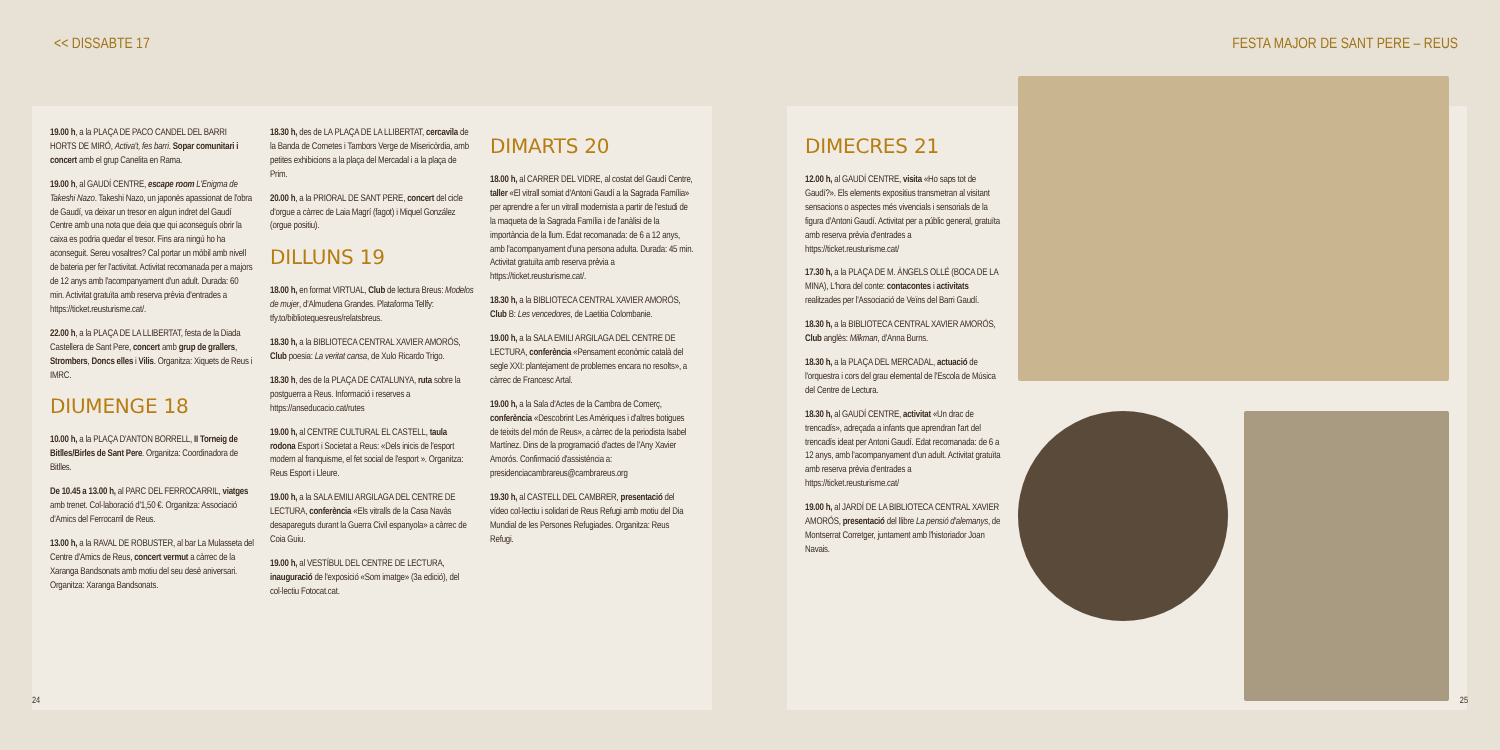<< DISSABTE 17 FESTA MAJOR DE SANT PERE – REUS
19.00 h, a la PLAÇA DE PACO CANDEL DEL BARRI HORTS DE MIRÓ, Activa't, fes barri. Sopar comunitari i concert amb el grup Canelita en Rama.
19.00 h, al GAUDÍ CENTRE, escape room L'Enigma de Takeshi Nazo. Takeshi Nazo, un japonès apassionat de l'obra de Gaudí, va deixar un tresor en algun indret del Gaudí Centre amb una nota que deia que qui aconseguís obrir la caixa es podria quedar el tresor. Fins ara ningú ho ha aconseguit. Sereu vosaltres? Cal portar un mòbil amb nivell de bateria per fer l'activitat. Activitat recomanada per a majors de 12 anys amb l'acompanyament d'un adult. Durada: 60 min. Activitat gratuïta amb reserva prèvia d'entrades a https://ticket.reusturisme.cat/.
22.00 h, a la PLAÇA DE LA LLIBERTAT, festa de la Diada Castellera de Sant Pere, concert amb grup de grallers, Strombers, Doncs elles i Vilis. Organitza: Xiquets de Reus i IMRC.
DIUMENGE 18
10.00 h, a la PLAÇA D'ANTON BORRELL, II Torneig de Bitlles/Birles de Sant Pere. Organitza: Coordinadora de Bitlles.
De 10.45 a 13.00 h, al PARC DEL FERROCARRIL, viatges amb trenet. Col·laboració d'1,50 €. Organitza: Associació d'Amics del Ferrocarril de Reus.
13.00 h, a la RAVAL DE ROBUSTER, al bar La Mulasseta del Centre d'Amics de Reus, concert vermut a càrrec de la Xaranga Bandsonats amb motiu del seu desè aniversari. Organitza: Xaranga Bandsonats.
18.30 h, des de LA PLAÇA DE LA LLIBERTAT, cercavila de la Banda de Cornetes i Tambors Verge de Misericòrdia, amb petites exhibicions a la plaça del Mercadal i a la plaça de Prim.
20.00 h, a la PRIORAL DE SANT PERE, concert del cicle d'orgue a càrrec de Laia Magrí (fagot) i Miquel González (orgue positiu).
DILLUNS 19
18.00 h, en format VIRTUAL, Club de lectura Breus: Modelos de mujer, d'Almudena Grandes. Plataforma Tellfy: tfy.to/bibliotequesreus/relatsbreus.
18.30 h, a la BIBLIOTECA CENTRAL XAVIER AMORÓS, Club poesia: La veritat cansa, de Xulo Ricardo Trigo.
18.30 h, des de la PLAÇA DE CATALUNYA, ruta sobre la postguerra a Reus. Informació i reserves a https://anseducacio.cat/rutes
19.00 h, al CENTRE CULTURAL EL CASTELL, taula rodona Esport i Societat a Reus: «Dels inicis de l'esport modern al franquisme, el fet social de l'esport ». Organitza: Reus Esport i Lleure.
19.00 h, a la SALA EMILI ARGILAGA DEL CENTRE DE LECTURA, conferència «Els vitralls de la Casa Navàs desapareguts durant la Guerra Civil espanyola» a càrrec de Coia Guiu.
19.00 h, al VESTÍBUL DEL CENTRE DE LECTURA, inauguració de l'exposició «Som imatge» (3a edició), del col·lectiu Fotocat.cat.
DIMARTS 20
18.00 h, al CARRER DEL VIDRE, al costat del Gaudí Centre, taller «El vitrall somiat d'Antoni Gaudí a la Sagrada Família» per aprendre a fer un vitrall modernista a partir de l'estudi de la maqueta de la Sagrada Família i de l'anàlisi de la importància de la llum. Edat recomanada: de 6 a 12 anys, amb l'acompanyament d'una persona adulta. Durada: 45 min. Activitat gratuïta amb reserva prèvia a https://ticket.reusturisme.cat/.
18.30 h, a la BIBLIOTECA CENTRAL XAVIER AMORÓS, Club B: Les vencedores, de Laetitia Colombanie.
19.00 h, a la SALA EMILI ARGILAGA DEL CENTRE DE LECTURA, conferència «Pensament econòmic català del segle XXI: plantejament de problemes encara no resolts», a càrrec de Francesc Artal.
19.00 h, a la Sala d'Actes de la Cambra de Comerç, conferència «Descobrint Les Amèriques i d'altres botigues de teixits del món de Reus», a càrrec de la periodista Isabel Martínez. Dins de la programació d'actes de l'Any Xavier Amorós. Confirmació d'assistència a: presidenciacambrareus@cambrareus.org
19.30 h, al CASTELL DEL CAMBRER, presentació del vídeo col·lectiu i solidari de Reus Refugi amb motiu del Dia Mundial de les Persones Refugiades. Organitza: Reus Refugi.
DIMECRES 21
12.00 h, al GAUDÍ CENTRE, visita «Ho saps tot de Gaudí?». Els elements expositius transmetran al visitant sensacions o aspectes més vivencials i sensorials de la figura d'Antoni Gaudí. Activitat per a públic general, gratuïta amb reserva prèvia d'entrades a https://ticket.reusturisme.cat/
17.30 h, a la PLAÇA DE M. ÀNGELS OLLÉ (BOCA DE LA MINA), L'hora del conte: contacontes i activitats realitzades per l'Associació de Veïns del Barri Gaudí.
18.30 h, a la BIBLIOTECA CENTRAL XAVIER AMORÓS, Club anglès: Milkman, d'Anna Burns.
18.30 h, a la PLAÇA DEL MERCADAL, actuació de l'orquestra i cors del grau elemental de l'Escola de Música del Centre de Lectura.
18.30 h, al GAUDÍ CENTRE, activitat «Un drac de trencadís», adreçada a infants que aprendran l'art del trencadís ideat per Antoni Gaudí. Edat recomanada: de 6 a 12 anys, amb l'acompanyament d'un adult. Activitat gratuïta amb reserva prèvia d'entrades a https://ticket.reusturisme.cat/
19.00 h, al JARDÍ DE LA BIBLIOTECA CENTRAL XAVIER AMORÓS, presentació del llibre La pensió d'alemanys, de Montserrat Corretger, juntament amb l'historiador Joan Navais.
24 25